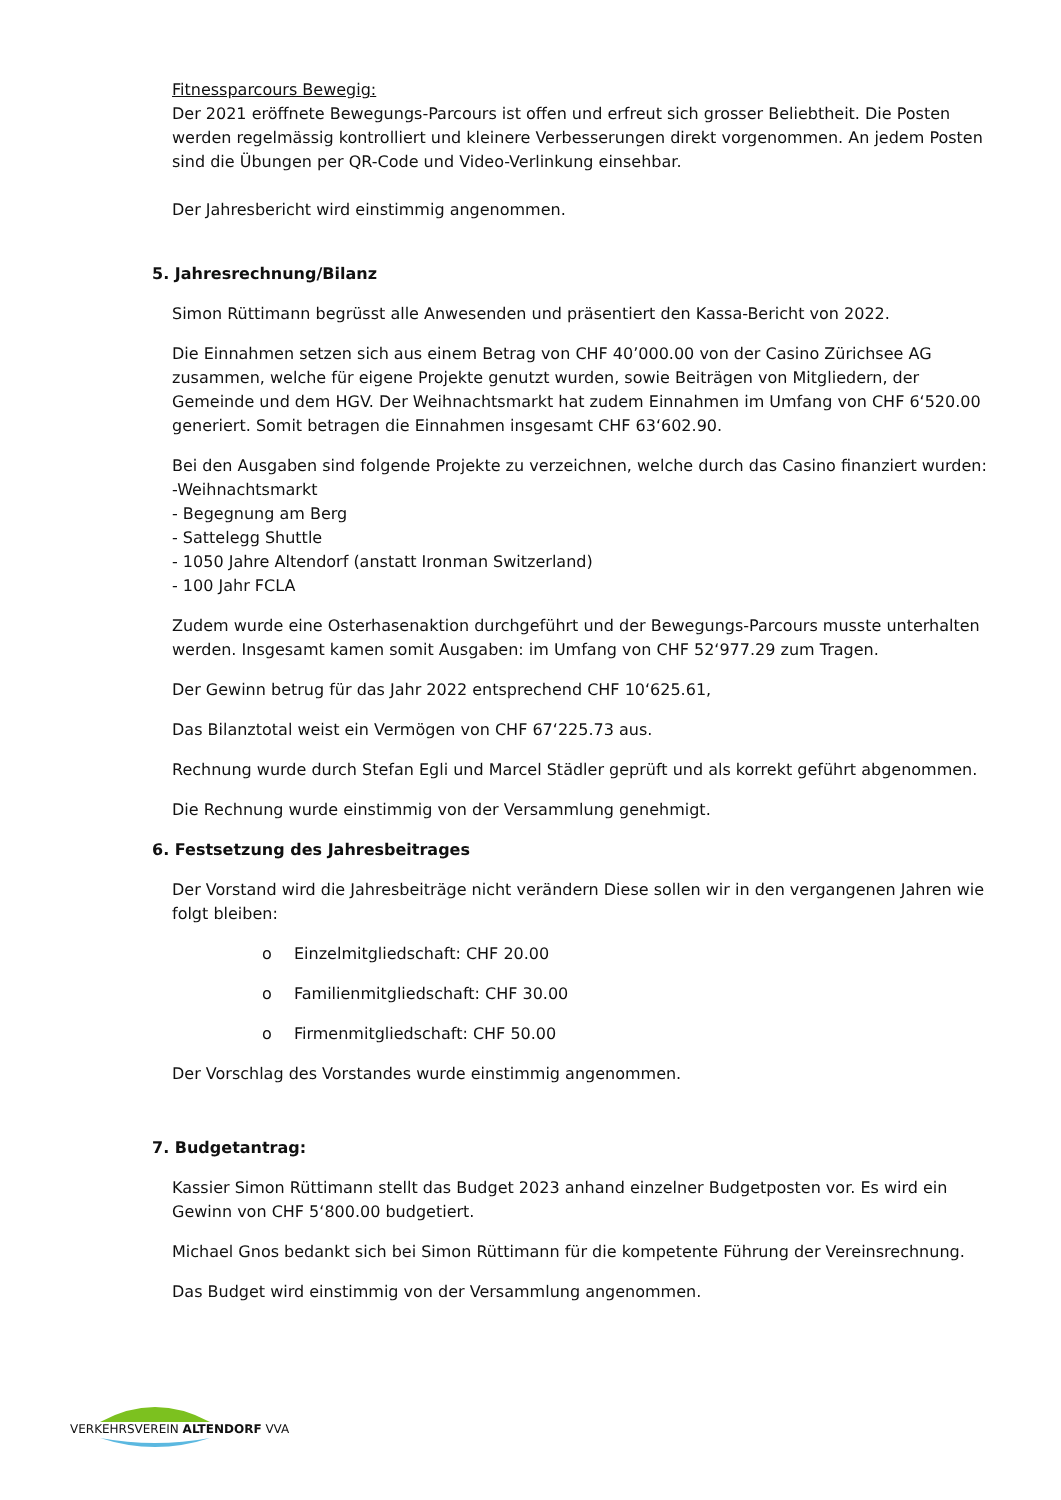Fitnessparcours Bewegig:
Der 2021 eröffnete Bewegungs-Parcours ist offen und erfreut sich grosser Beliebtheit. Die Posten werden regelmässig kontrolliert und kleinere Verbesserungen direkt vorgenommen. An jedem Posten sind die Übungen per QR-Code und Video-Verlinkung einsehbar.
Der Jahresbericht wird einstimmig angenommen.
5. Jahresrechnung/Bilanz
Simon Rüttimann begrüsst alle Anwesenden und präsentiert den Kassa-Bericht von 2022.
Die Einnahmen setzen sich aus einem Betrag von CHF 40’000.00 von der Casino Zürichsee AG zusammen, welche für eigene Projekte genutzt wurden, sowie Beiträgen von Mitgliedern, der Gemeinde und dem HGV. Der Weihnachtsmarkt hat zudem Einnahmen im Umfang von CHF 6‘520.00 generiert. Somit betragen die Einnahmen insgesamt CHF 63‘602.90.
Bei den Ausgaben sind folgende Projekte zu verzeichnen, welche durch das Casino finanziert wurden:
-Weihnachtsmarkt
- Begegnung am Berg
- Sattelegg Shuttle
- 1050 Jahre Altendorf (anstatt Ironman Switzerland)
- 100 Jahr FCLA
Zudem wurde eine Osterhasenaktion durchgeführt und der Bewegungs-Parcours musste unterhalten werden. Insgesamt kamen somit Ausgaben: im Umfang von CHF 52‘977.29 zum Tragen.
Der Gewinn betrug für das Jahr 2022 entsprechend CHF 10‘625.61,
Das Bilanztotal weist ein Vermögen von CHF 67‘225.73 aus.
Rechnung wurde durch Stefan Egli und Marcel Städler geprüft und als korrekt geführt abgenommen.
Die Rechnung wurde einstimmig von der Versammlung genehmigt.
6. Festsetzung des Jahresbeitrages
Der Vorstand wird die Jahresbeiträge nicht verändern Diese sollen wir in den vergangenen Jahren wie folgt bleiben:
o Einzelmitgliedschaft: CHF 20.00
o Familienmitgliedschaft: CHF 30.00
o Firmenmitgliedschaft: CHF 50.00
Der Vorschlag des Vorstandes wurde einstimmig angenommen.
7. Budgetantrag:
Kassier Simon Rüttimann stellt das Budget 2023 anhand einzelner Budgetposten vor. Es wird ein Gewinn von CHF 5‘800.00 budgetiert.
Michael Gnos bedankt sich bei Simon Rüttimann für die kompetente Führung der Vereinsrechnung.
Das Budget wird einstimmig von der Versammlung angenommen.
VERKEHRSVEREIN ALTENDORF VVA